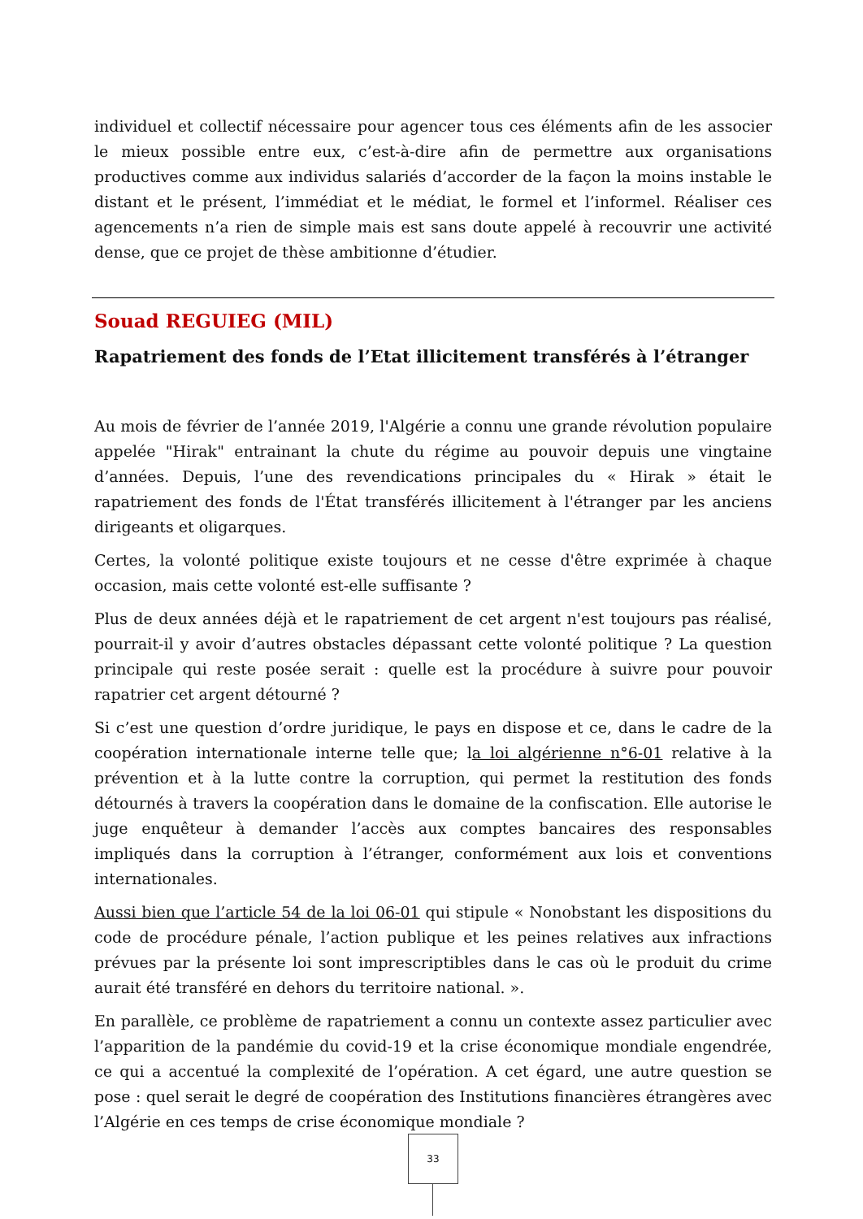individuel et collectif nécessaire pour agencer tous ces éléments afin de les associer le mieux possible entre eux, c’est-à-dire afin de permettre aux organisations productives comme aux individus salariés d’accorder de la façon la moins instable le distant et le présent, l’immédiat et le médiat, le formel et l’informel. Réaliser ces agencements n’a rien de simple mais est sans doute appelé à recouvrir une activité dense, que ce projet de thèse ambitionne d’étudier.
Souad REGUIEG (MIL)
Rapatriement des fonds de l’Etat illicitement transférés à l’étranger
Au mois de février de l’année 2019, l'Algérie a connu une grande révolution populaire appelée "Hirak" entrainant la chute du régime au pouvoir depuis une vingtaine d’années. Depuis, l’une des revendications principales du « Hirak » était le rapatriement des fonds de l'État transférés illicitement à l'étranger par les anciens dirigeants et oligarques.
Certes, la volonté politique existe toujours et ne cesse d'être exprimée à chaque occasion, mais cette volonté est-elle suffisante ?
Plus de deux années déjà et le rapatriement de cet argent n'est toujours pas réalisé, pourrait-il y avoir d’autres obstacles dépassant cette volonté politique ? La question principale qui reste posée serait : quelle est la procédure à suivre pour pouvoir rapatrier cet argent détourné ?
Si c’est une question d’ordre juridique, le pays en dispose et ce, dans le cadre de la coopération internationale interne telle que; la loi algérienne n°6-01 relative à la prévention et à la lutte contre la corruption, qui permet la restitution des fonds détournés à travers la coopération dans le domaine de la confiscation. Elle autorise le juge enquêteur à demander l’accès aux comptes bancaires des responsables impliqués dans la corruption à l’étranger, conformément aux lois et conventions internationales.
Aussi bien que l’article 54 de la loi 06-01 qui stipule « Nonobstant les dispositions du code de procédure pénale, l’action publique et les peines relatives aux infractions prévues par la présente loi sont imprescriptibles dans le cas où le produit du crime aurait été transféré en dehors du territoire national. ».
En parallèle, ce problème de rapatriement a connu un contexte assez particulier avec l’apparition de la pandémie du covid-19 et la crise économique mondiale engendrée, ce qui a accentué la complexité de l’opération. A cet égard, une autre question se pose : quel serait le degré de coopération des Institutions financières étrangères avec l’Algérie en ces temps de crise économique mondiale ?
33